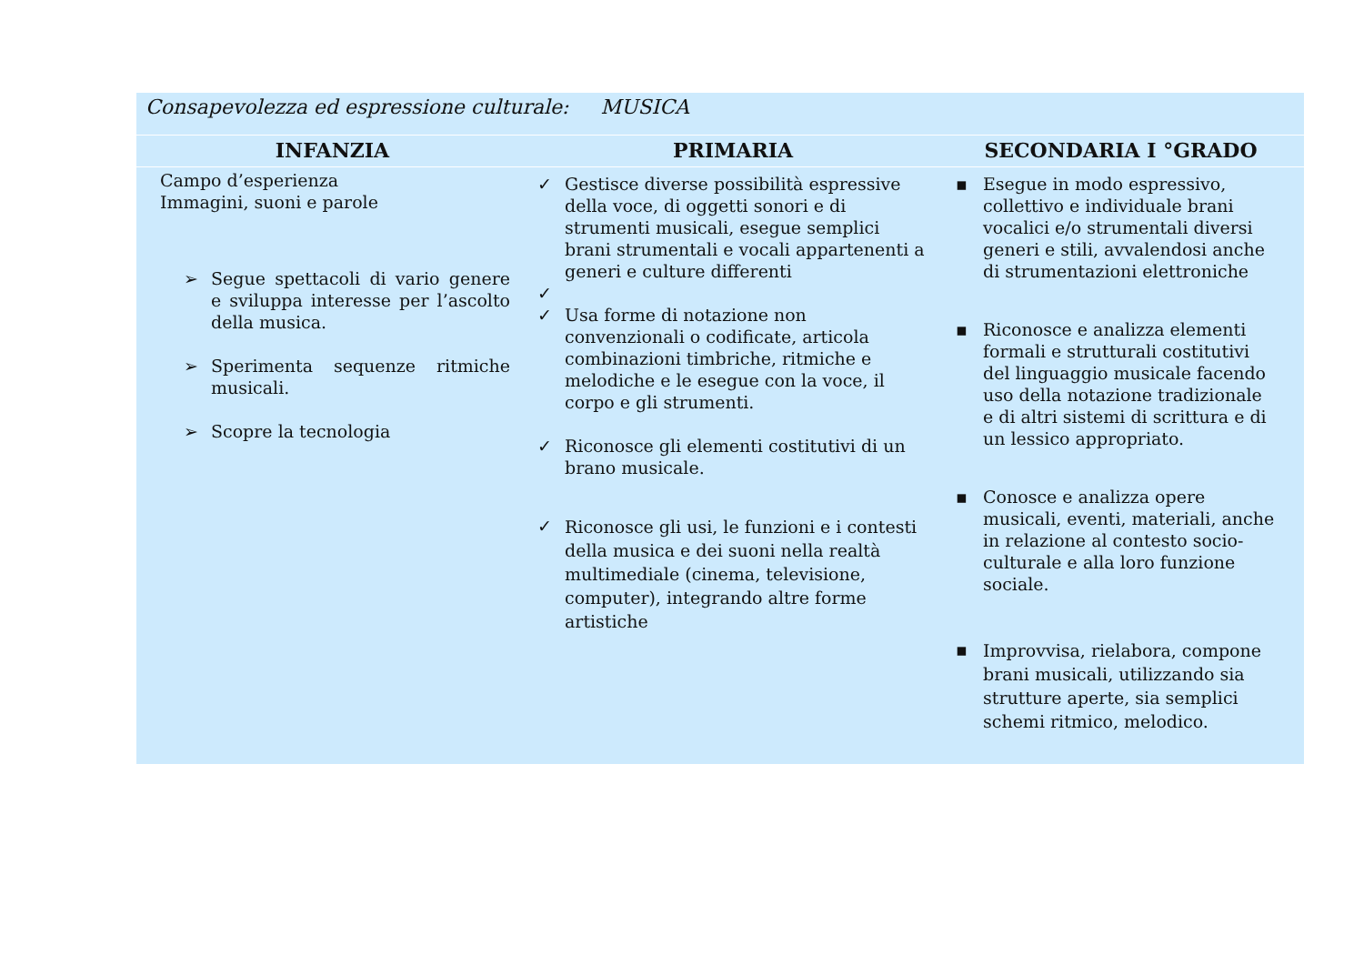| Consapevolezza ed espressione culturale: MUSICA | | |
| INFANZIA | PRIMARIA | SECONDARIA I °GRADO |
| Campo d’esperienza Immagini, suoni e parole ➢ Segue spettacoli di vario genere e sviluppa interesse per l’ascolto della musica. ➢ Sperimenta sequenze ritmiche musicali. ➢ Scopre la tecnologia | ✓ Gestisce diverse possibilità espressive della voce, di oggetti sonori e di strumenti musicali, esegue semplici brani strumentali e vocali appartenenti a generi e culture differenti ✓ ✓ Usa forme di notazione non convenzionali o codificate, articola combinazioni timbriche, ritmiche e melodiche e le esegue con la voce, il corpo e gli strumenti. ✓ Riconosce gli elementi costitutivi di un brano musicale. ✓ Riconosce gli usi, le funzioni e i contesti della musica e dei suoni nella realtà multimediale (cinema, televisione, computer), integrando altre forme artistiche | ▪ Esegue in modo espressivo, collettivo e individuale brani vocalici e/o strumentali diversi generi e stili, avvalendosi anche di strumentazioni elettroniche ▪ Riconosce e analizza elementi formali e strutturali costitutivi del linguaggio musicale facendo uso della notazione tradizionale e di altri sistemi di scrittura e di un lessico appropriato. ▪ Conosce e analizza opere musicali, eventi, materiali, anche in relazione al contesto socio-culturale e alla loro funzione sociale. ▪ Improvvisa, rielabora, compone brani musicali, utilizzando sia strutture aperte, sia semplici schemi ritmico, melodico. |